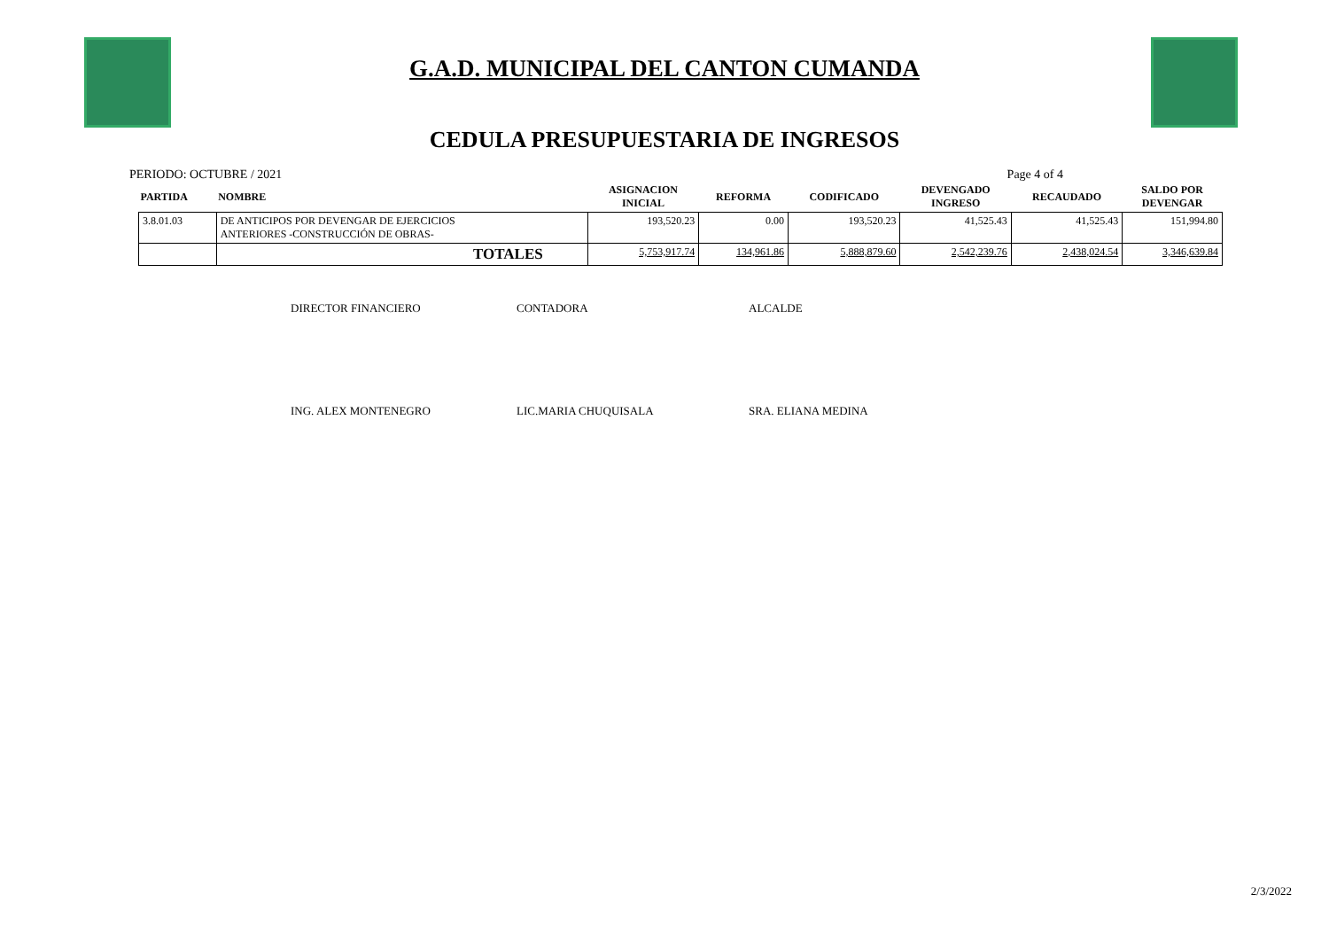G.A.D. MUNICIPAL DEL CANTON CUMANDA
CEDULA PRESUPUESTARIA DE INGRESOS
PERIODO: OCTUBRE / 2021 Page 4 of 4
| PARTIDA | NOMBRE | ASIGNACION INICIAL | REFORMA | CODIFICADO | DEVENGADO INGRESO | RECAUDADO | SALDO POR DEVENGAR |
| --- | --- | --- | --- | --- | --- | --- | --- |
| 3.8.01.03 | DE ANTICIPOS POR DEVENGAR DE EJERCICIOS ANTERIORES -CONSTRUCCIÓN DE OBRAS- | 193,520.23 | 0.00 | 193,520.23 | 41,525.43 | 41,525.43 | 151,994.80 |
| | TOTALES | 5,753,917.74 | 134,961.86 | 5,888,879.60 | 2,542,239.76 | 2,438,024.54 | 3,346,639.84 |
DIRECTOR FINANCIERO CONTADORA ALCALDE
ING. ALEX MONTENEGRO LIC.MARIA CHUQUISALA SRA. ELIANA MEDINA
2/3/2022